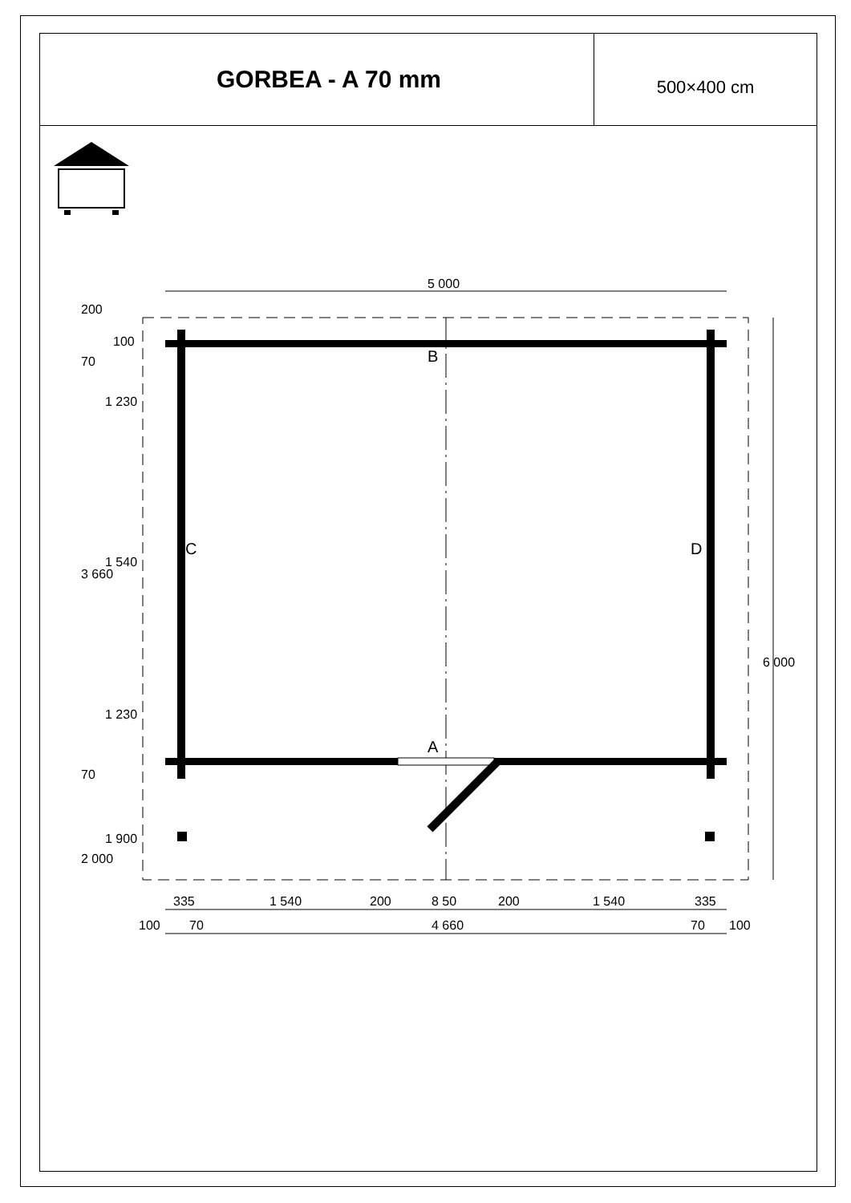GORBEA - A 70 mm
500×400 cm
B
A
C
D
5 000
6 000
200
70
100
1 230
1 540
3 660
1 230
70
1 900
2 000
335
1 540
200
8 50
200
1 540
335
100
70
4 660
70
100